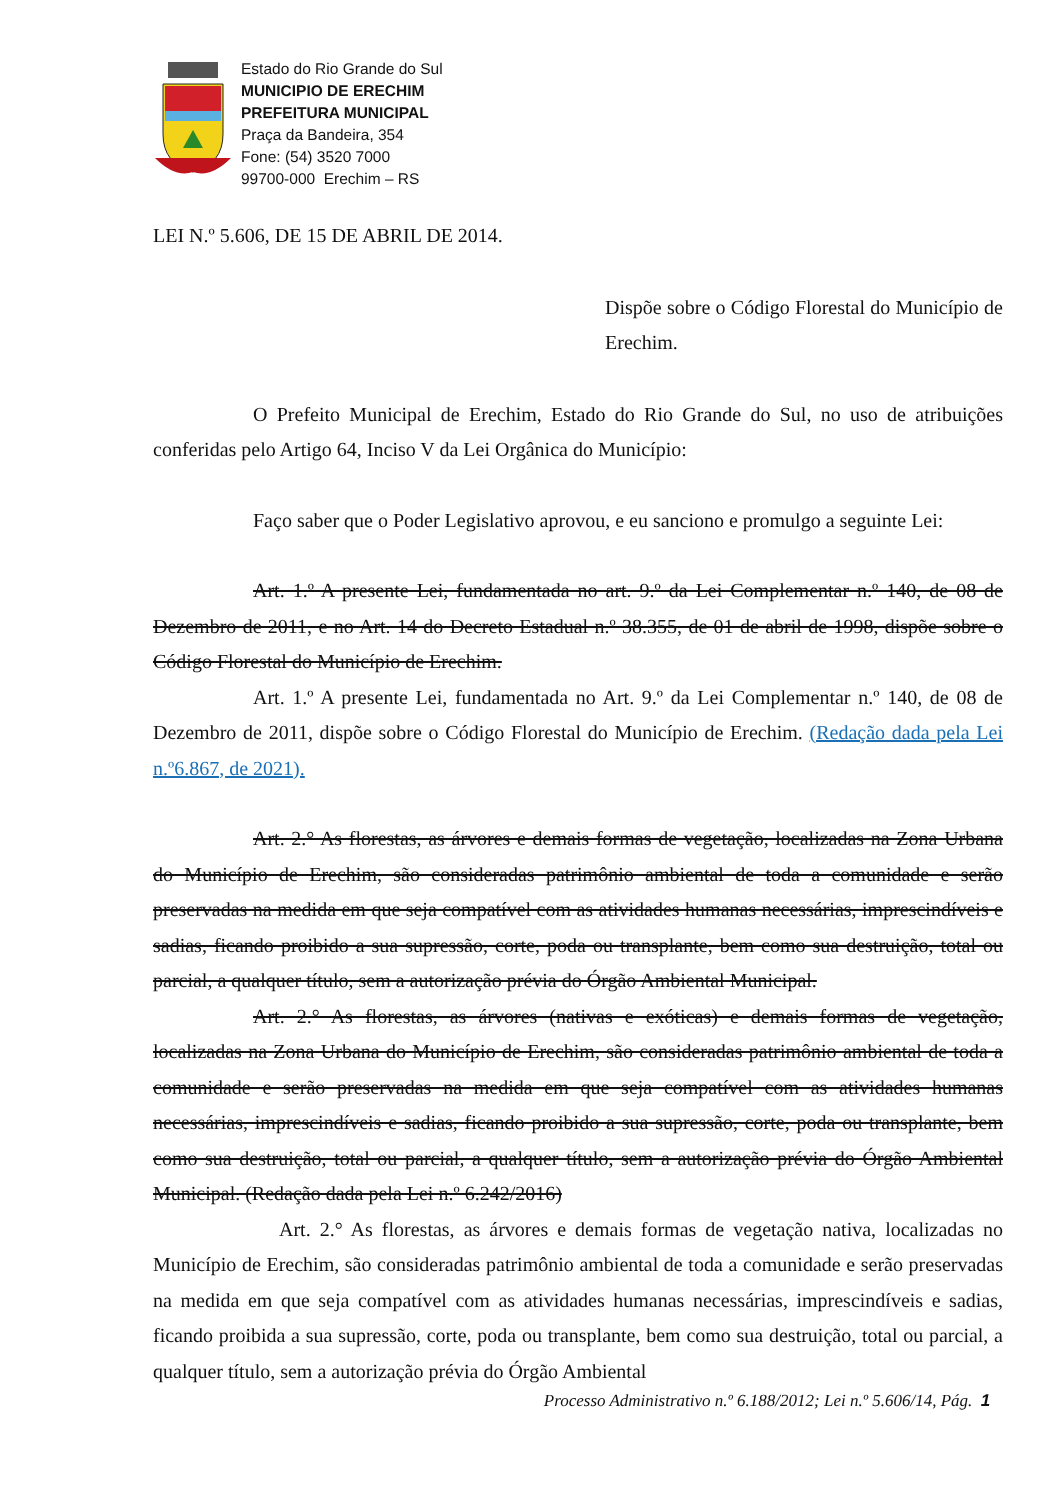Estado do Rio Grande do Sul
MUNICIPIO DE ERECHIM
PREFEITURA MUNICIPAL
Praça da Bandeira, 354
Fone: (54) 3520 7000
99700-000 Erechim – RS
LEI N.º 5.606, DE 15 DE ABRIL DE 2014.
Dispõe sobre o Código Florestal do Município de Erechim.
O Prefeito Municipal de Erechim, Estado do Rio Grande do Sul, no uso de atribuições conferidas pelo Artigo 64, Inciso V da Lei Orgânica do Município:
Faço saber que o Poder Legislativo aprovou, e eu sanciono e promulgo a seguinte Lei:
Art. 1.º A presente Lei, fundamentada no art. 9.º da Lei Complementar n.º 140, de 08 de Dezembro de 2011, e no Art. 14 do Decreto Estadual n.º 38.355, de 01 de abril de 1998, dispõe sobre o Código Florestal do Município de Erechim.
Art. 1.º A presente Lei, fundamentada no Art. 9.º da Lei Complementar n.º 140, de 08 de Dezembro de 2011, dispõe sobre o Código Florestal do Município de Erechim. (Redação dada pela Lei n.º6.867, de 2021).
Art. 2.° As florestas, as árvores e demais formas de vegetação, localizadas na Zona Urbana do Município de Erechim, são consideradas patrimônio ambiental de toda a comunidade e serão preservadas na medida em que seja compatível com as atividades humanas necessárias, imprescindíveis e sadias, ficando proibido a sua supressão, corte, poda ou transplante, bem como sua destruição, total ou parcial, a qualquer título, sem a autorização prévia do Órgão Ambiental Municipal.
Art. 2.° As florestas, as árvores (nativas e exóticas) e demais formas de vegetação, localizadas na Zona Urbana do Município de Erechim, são consideradas patrimônio ambiental de toda a comunidade e serão preservadas na medida em que seja compatível com as atividades humanas necessárias, imprescindíveis e sadias, ficando proibido a sua supressão, corte, poda ou transplante, bem como sua destruição, total ou parcial, a qualquer título, sem a autorização prévia do Órgão Ambiental Municipal. (Redação dada pela Lei n.º 6.242/2016)
Art. 2.° As florestas, as árvores e demais formas de vegetação nativa, localizadas no Município de Erechim, são consideradas patrimônio ambiental de toda a comunidade e serão preservadas na medida em que seja compatível com as atividades humanas necessárias, imprescindíveis e sadias, ficando proibida a sua supressão, corte, poda ou transplante, bem como sua destruição, total ou parcial, a qualquer título, sem a autorização prévia do Órgão Ambiental
Processo Administrativo n.º 6.188/2012; Lei n.º 5.606/14, Pág. 1